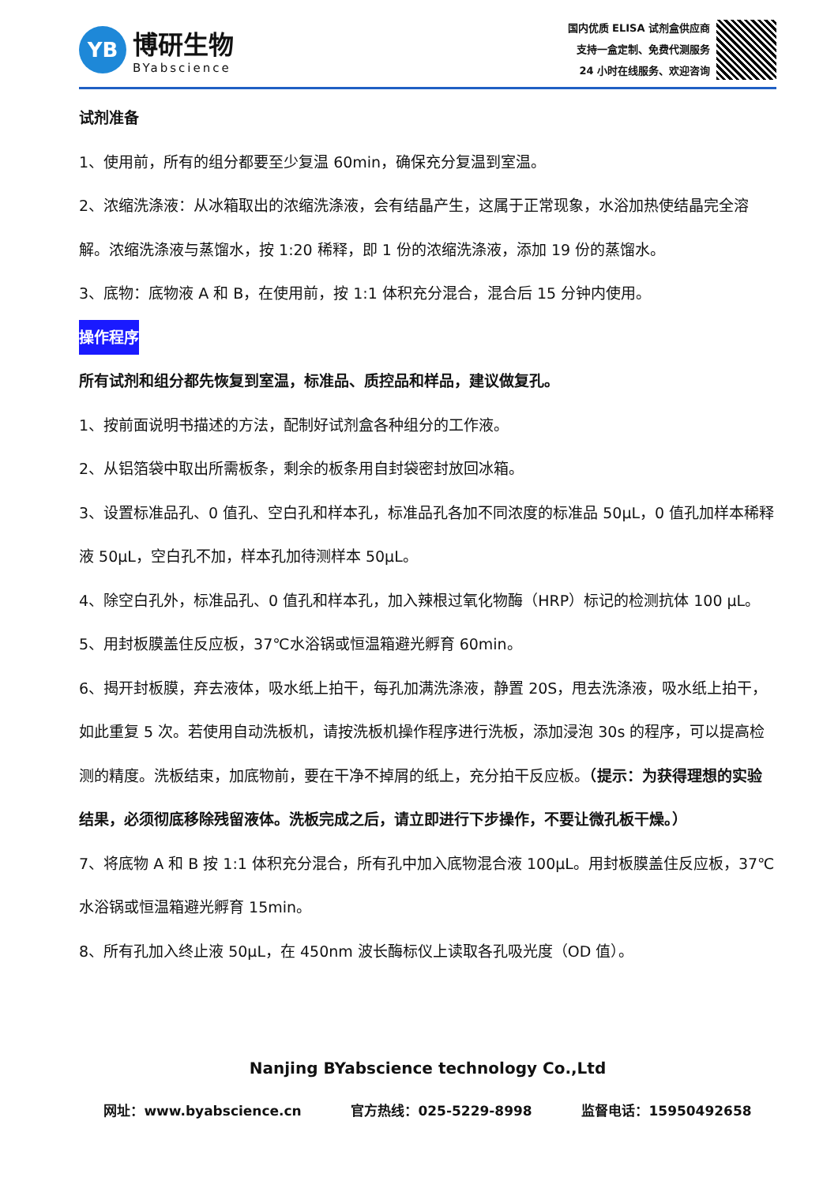YB
博研生物
BYabscience
国内优质 ELISA 试剂盒供应商
支持一盒定制、免费代测服务
24 小时在线服务、欢迎咨询
试剂准备
1、使用前，所有的组分都要至少复温 60min，确保充分复温到室温。
2、浓缩洗涤液：从冰箱取出的浓缩洗涤液，会有结晶产生，这属于正常现象，水浴加热使结晶完全溶解。浓缩洗涤液与蒸馏水，按 1:20 稀释，即 1 份的浓缩洗涤液，添加 19 份的蒸馏水。
3、底物：底物液 A 和 B，在使用前，按 1:1 体积充分混合，混合后 15 分钟内使用。
操作程序
所有试剂和组分都先恢复到室温，标准品、质控品和样品，建议做复孔。
1、按前面说明书描述的方法，配制好试剂盒各种组分的工作液。
2、从铝箔袋中取出所需板条，剩余的板条用自封袋密封放回冰箱。
3、设置标准品孔、0 值孔、空白孔和样本孔，标准品孔各加不同浓度的标准品 50μL，0 值孔加样本稀释液 50μL，空白孔不加，样本孔加待测样本 50μL。
4、除空白孔外，标准品孔、0 值孔和样本孔，加入辣根过氧化物酶（HRP）标记的检测抗体 100 μL。
5、用封板膜盖住反应板，37℃水浴锅或恒温箱避光孵育 60min。
6、揭开封板膜，弃去液体，吸水纸上拍干，每孔加满洗涤液，静置 20S，甩去洗涤液，吸水纸上拍干，如此重复 5 次。若使用自动洗板机，请按洗板机操作程序进行洗板，添加浸泡 30s 的程序，可以提高检测的精度。洗板结束，加底物前，要在干净不掉屑的纸上，充分拍干反应板。（提示：为获得理想的实验结果，必须彻底移除残留液体。洗板完成之后，请立即进行下步操作，不要让微孔板干燥。）
7、将底物 A 和 B 按 1:1 体积充分混合，所有孔中加入底物混合液 100μL。用封板膜盖住反应板，37℃水浴锅或恒温箱避光孵育 15min。
8、所有孔加入终止液 50μL，在 450nm 波长酶标仪上读取各孔吸光度（OD 值）。
Nanjing BYabscience technology Co.,Ltd
网址：www.byabscience.cn 官方热线：025-5229-8998 监督电话：15950492658